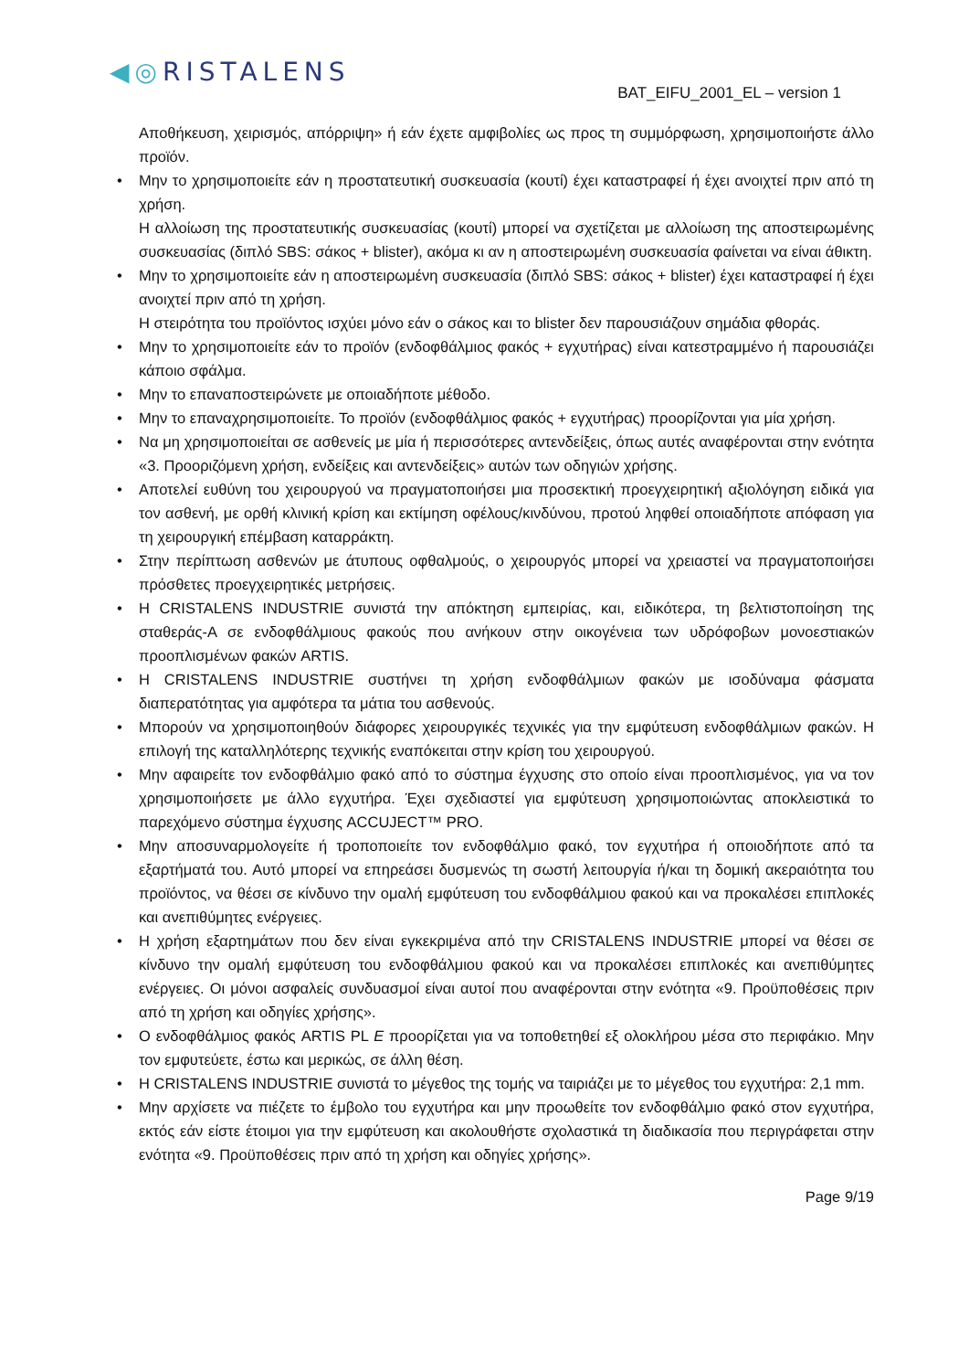◀◎RISTALENS
BAT_EIFU_2001_EL – version 1
Αποθήκευση, χειρισμός, απόρριψη» ή εάν έχετε αμφιβολίες ως προς τη συμμόρφωση, χρησιμοποιήστε άλλο προϊόν.
• Μην το χρησιμοποιείτε εάν η προστατευτική συσκευασία (κουτί) έχει καταστραφεί ή έχει ανοιχτεί πριν από τη χρήση.
Η αλλοίωση της προστατευτικής συσκευασίας (κουτί) μπορεί να σχετίζεται με αλλοίωση της αποστειρωμένης συσκευασίας (διπλό SBS: σάκος + blister), ακόμα κι αν η αποστειρωμένη συσκευασία φαίνεται να είναι άθικτη.
• Μην το χρησιμοποιείτε εάν η αποστειρωμένη συσκευασία (διπλό SBS: σάκος + blister) έχει καταστραφεί ή έχει ανοιχτεί πριν από τη χρήση.
Η στειρότητα του προϊόντος ισχύει μόνο εάν ο σάκος και το blister δεν παρουσιάζουν σημάδια φθοράς.
• Μην το χρησιμοποιείτε εάν το προϊόν (ενδοφθάλμιος φακός + εγχυτήρας) είναι κατεστραμμένο ή παρουσιάζει κάποιο σφάλμα.
• Μην το επαναποστειρώνετε με οποιαδήποτε μέθοδο.
• Μην το επαναχρησιμοποιείτε. Το προϊόν (ενδοφθάλμιος φακός + εγχυτήρας) προορίζονται για μία χρήση.
• Να μη χρησιμοποιείται σε ασθενείς με μία ή περισσότερες αντενδείξεις, όπως αυτές αναφέρονται στην ενότητα «3. Προοριζόμενη χρήση, ενδείξεις και αντενδείξεις» αυτών των οδηγιών χρήσης.
• Αποτελεί ευθύνη του χειρουργού να πραγματοποιήσει μια προσεκτική προεγχειρητική αξιολόγηση ειδικά για τον ασθενή, με ορθή κλινική κρίση και εκτίμηση οφέλους/κινδύνου, προτού ληφθεί οποιαδήποτε απόφαση για τη χειρουργική επέμβαση καταρράκτη.
• Στην περίπτωση ασθενών με άτυπους οφθαλμούς, ο χειρουργός μπορεί να χρειαστεί να πραγματοποιήσει πρόσθετες προεγχειρητικές μετρήσεις.
• Η CRISTALENS INDUSTRIE συνιστά την απόκτηση εμπειρίας, και, ειδικότερα, τη βελτιστοποίηση της σταθεράς-A σε ενδοφθάλμιους φακούς που ανήκουν στην οικογένεια των υδρόφοβων μονοεστιακών προοπλισμένων φακών ARTIS.
• Η CRISTALENS INDUSTRIE συστήνει τη χρήση ενδοφθάλμιων φακών με ισοδύναμα φάσματα διαπερατότητας για αμφότερα τα μάτια του ασθενούς.
• Μπορούν να χρησιμοποιηθούν διάφορες χειρουργικές τεχνικές για την εμφύτευση ενδοφθάλμιων φακών. Η επιλογή της καταλληλότερης τεχνικής εναπόκειται στην κρίση του χειρουργού.
• Μην αφαιρείτε τον ενδοφθάλμιο φακό από το σύστημα έγχυσης στο οποίο είναι προοπλισμένος, για να τον χρησιμοποιήσετε με άλλο εγχυτήρα. Έχει σχεδιαστεί για εμφύτευση χρησιμοποιώντας αποκλειστικά το παρεχόμενο σύστημα έγχυσης ACCUJECT™ PRO.
• Μην αποσυναρμολογείτε ή τροποποιείτε τον ενδοφθάλμιο φακό, τον εγχυτήρα ή οποιοδήποτε από τα εξαρτήματά του. Αυτό μπορεί να επηρεάσει δυσμενώς τη σωστή λειτουργία ή/και τη δομική ακεραιότητα του προϊόντος, να θέσει σε κίνδυνο την ομαλή εμφύτευση του ενδοφθάλμιου φακού και να προκαλέσει επιπλοκές και ανεπιθύμητες ενέργειες.
• Η χρήση εξαρτημάτων που δεν είναι εγκεκριμένα από την CRISTALENS INDUSTRIE μπορεί να θέσει σε κίνδυνο την ομαλή εμφύτευση του ενδοφθάλμιου φακού και να προκαλέσει επιπλοκές και ανεπιθύμητες ενέργειες. Οι μόνοι ασφαλείς συνδυασμοί είναι αυτοί που αναφέρονται στην ενότητα «9. Προϋποθέσεις πριν από τη χρήση και οδηγίες χρήσης».
• Ο ενδοφθάλμιος φακός ARTIS PL E προορίζεται για να τοποθετηθεί εξ ολοκλήρου μέσα στο περιφάκιο. Μην τον εμφυτεύετε, έστω και μερικώς, σε άλλη θέση.
• Η CRISTALENS INDUSTRIE συνιστά το μέγεθος της τομής να ταιριάζει με το μέγεθος του εγχυτήρα: 2,1 mm.
• Μην αρχίσετε να πιέζετε το έμβολο του εγχυτήρα και μην προωθείτε τον ενδοφθάλμιο φακό στον εγχυτήρα, εκτός εάν είστε έτοιμοι για την εμφύτευση και ακολουθήστε σχολαστικά τη διαδικασία που περιγράφεται στην ενότητα «9. Προϋποθέσεις πριν από τη χρήση και οδηγίες χρήσης».
Page 9/19